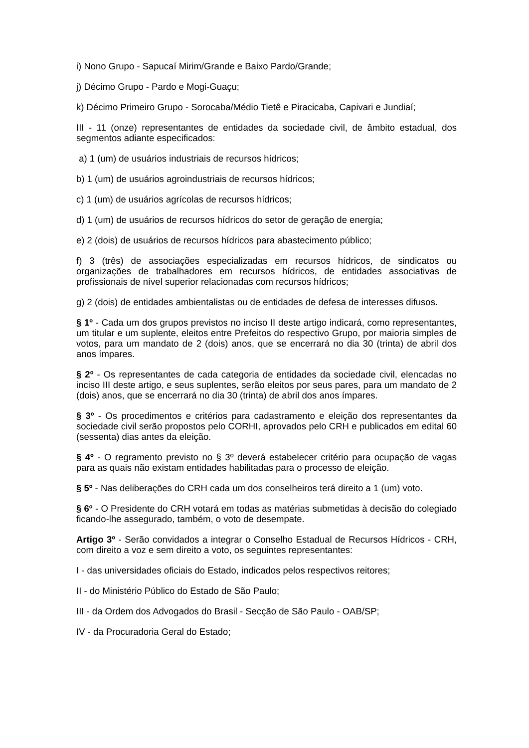i) Nono Grupo - Sapucaí Mirim/Grande e Baixo Pardo/Grande;
j) Décimo Grupo - Pardo e Mogi-Guaçu;
k) Décimo Primeiro Grupo - Sorocaba/Médio Tietê e Piracicaba, Capivari e Jundiaí;
III - 11 (onze) representantes de entidades da sociedade civil, de âmbito estadual, dos segmentos adiante especificados:
a) 1 (um) de usuários industriais de recursos hídricos;
b) 1 (um) de usuários agroindustriais de recursos hídricos;
c) 1 (um) de usuários agrícolas de recursos hídricos;
d) 1 (um) de usuários de recursos hídricos do setor de geração de energia;
e) 2 (dois) de usuários de recursos hídricos para abastecimento público;
f) 3 (três) de associações especializadas em recursos hídricos, de sindicatos ou organizações de trabalhadores em recursos hídricos, de entidades associativas de profissionais de nível superior relacionadas com recursos hídricos;
g) 2 (dois) de entidades ambientalistas ou de entidades de defesa de interesses difusos.
§ 1º - Cada um dos grupos previstos no inciso II deste artigo indicará, como representantes, um titular e um suplente, eleitos entre Prefeitos do respectivo Grupo, por maioria simples de votos, para um mandato de 2 (dois) anos, que se encerrará no dia 30 (trinta) de abril dos anos ímpares.
§ 2º - Os representantes de cada categoria de entidades da sociedade civil, elencadas no inciso III deste artigo, e seus suplentes, serão eleitos por seus pares, para um mandato de 2 (dois) anos, que se encerrará no dia 30 (trinta) de abril dos anos ímpares.
§ 3º - Os procedimentos e critérios para cadastramento e eleição dos representantes da sociedade civil serão propostos pelo CORHI, aprovados pelo CRH e publicados em edital 60 (sessenta) dias antes da eleição.
§ 4º - O regramento previsto no § 3º deverá estabelecer critério para ocupação de vagas para as quais não existam entidades habilitadas para o processo de eleição.
§ 5º - Nas deliberações do CRH cada um dos conselheiros terá direito a 1 (um) voto.
§ 6º - O Presidente do CRH votará em todas as matérias submetidas à decisão do colegiado ficando-lhe assegurado, também, o voto de desempate.
Artigo 3º - Serão convidados a integrar o Conselho Estadual de Recursos Hídricos - CRH, com direito a voz e sem direito a voto, os seguintes representantes:
I - das universidades oficiais do Estado, indicados pelos respectivos reitores;
II - do Ministério Público do Estado de São Paulo;
III - da Ordem dos Advogados do Brasil - Secção de São Paulo - OAB/SP;
IV - da Procuradoria Geral do Estado;